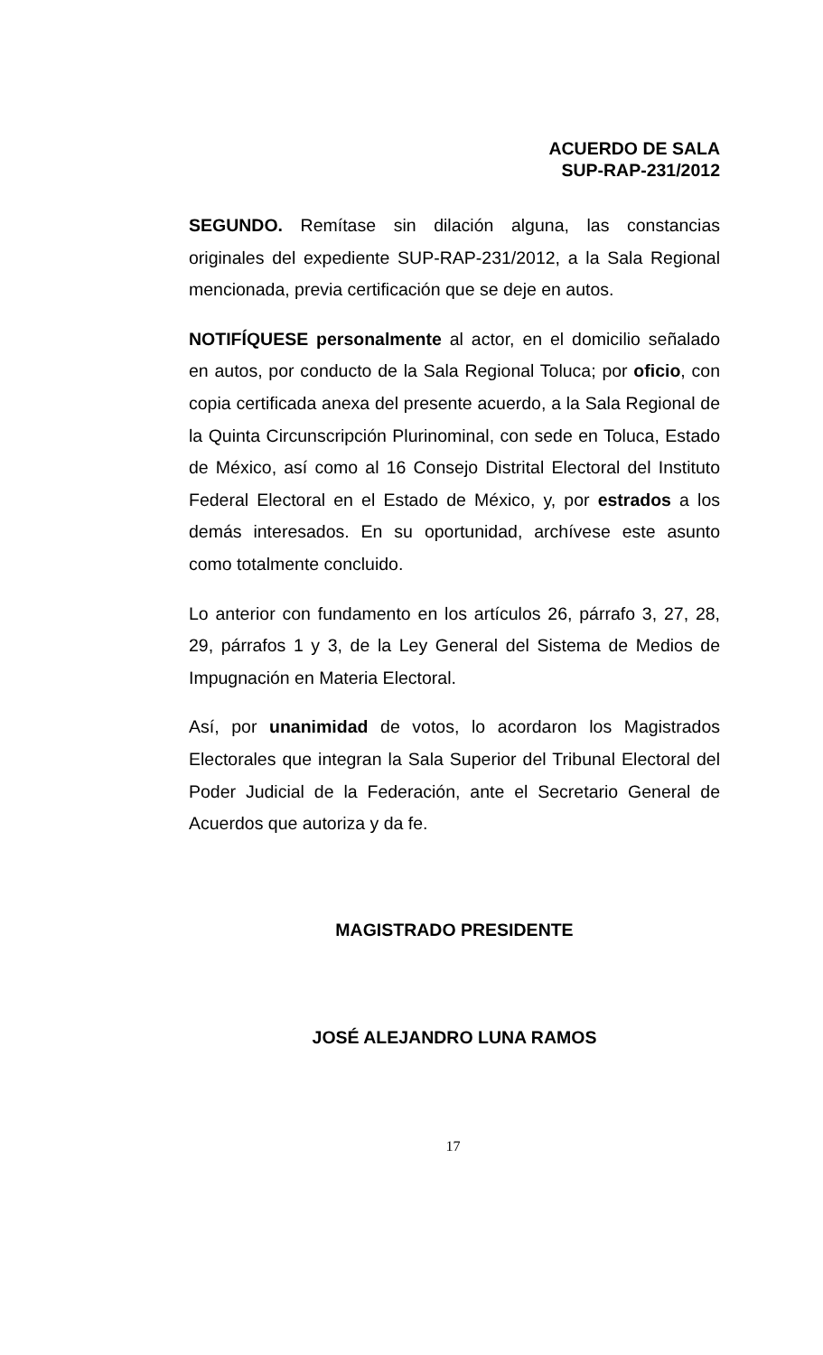ACUERDO DE SALA
SUP-RAP-231/2012
SEGUNDO. Remítase sin dilación alguna, las constancias originales del expediente SUP-RAP-231/2012, a la Sala Regional mencionada, previa certificación que se deje en autos.
NOTIFÍQUESE personalmente al actor, en el domicilio señalado en autos, por conducto de la Sala Regional Toluca; por oficio, con copia certificada anexa del presente acuerdo, a la Sala Regional de la Quinta Circunscripción Plurinominal, con sede en Toluca, Estado de México, así como al 16 Consejo Distrital Electoral del Instituto Federal Electoral en el Estado de México, y, por estrados a los demás interesados. En su oportunidad, archívese este asunto como totalmente concluido.
Lo anterior con fundamento en los artículos 26, párrafo 3, 27, 28, 29, párrafos 1 y 3, de la Ley General del Sistema de Medios de Impugnación en Materia Electoral.
Así, por unanimidad de votos, lo acordaron los Magistrados Electorales que integran la Sala Superior del Tribunal Electoral del Poder Judicial de la Federación, ante el Secretario General de Acuerdos que autoriza y da fe.
MAGISTRADO PRESIDENTE
JOSÉ ALEJANDRO LUNA RAMOS
17